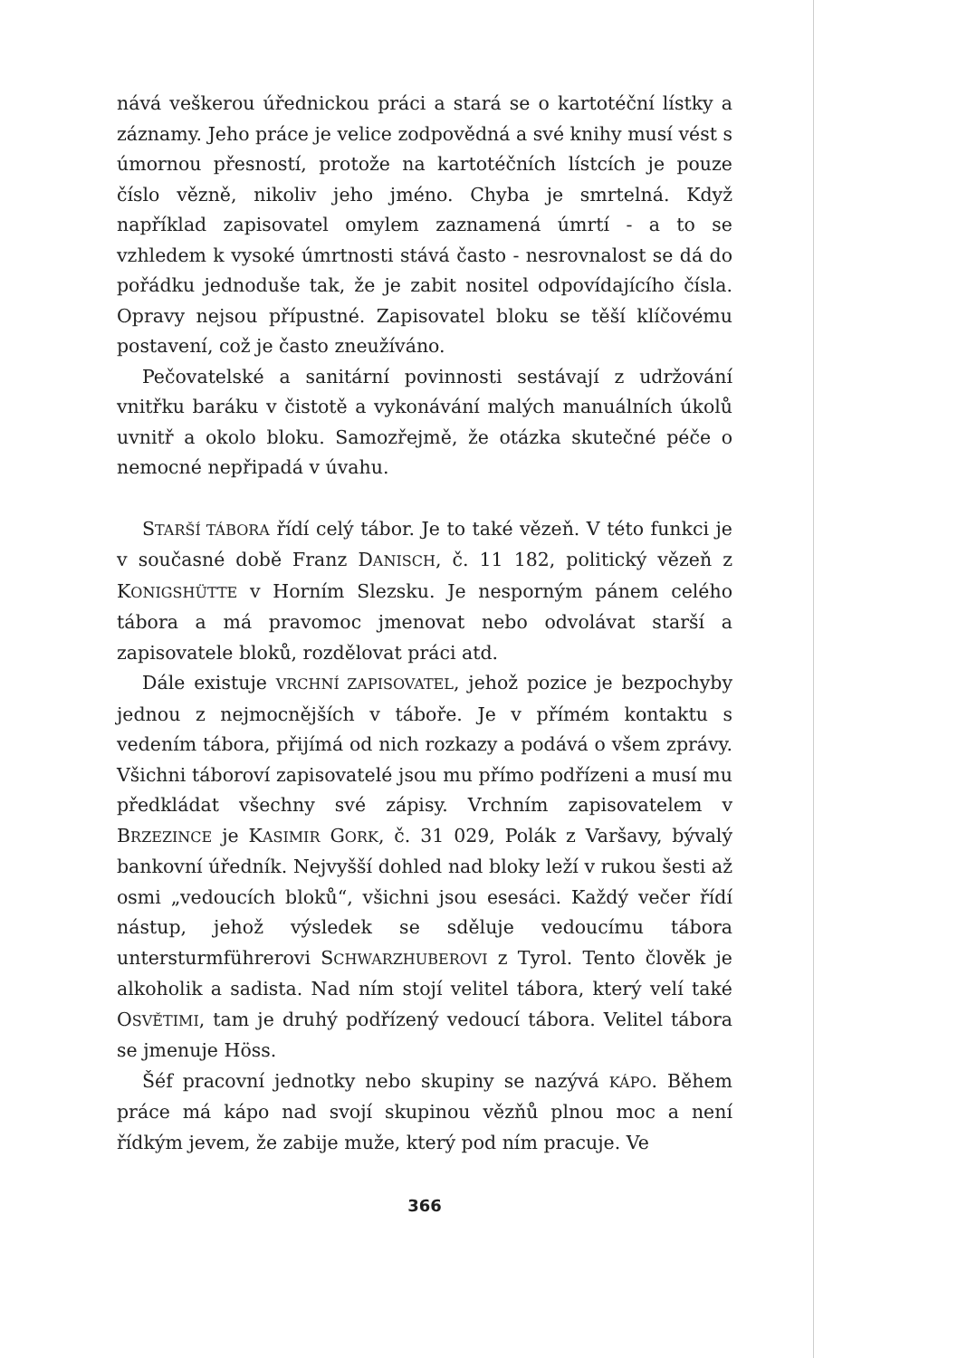nává veškerou úřednickou práci a stará se o kartotéční lístky a záznamy. Jeho práce je velice zodpovědná a své knihy musí vést s úmornou přesností, protože na kartotéčních lístcích je pouze číslo vězně, nikoliv jeho jméno. Chyba je smrtelná. Když například zapisovatel omylem zaznamená úmrtí - a to se vzhledem k vysoké úmrtnosti stává často - nesrovnalost se dá do pořádku jednoduše tak, že je zabit nositel odpovídajícího čísla. Opravy nejsou přípustné. Zapisovatel bloku se těší klíčovému postavení, což je často zneužíváno.
Pečovatelské a sanitární povinnosti sestávají z udržování vnitřku baráku v čistotě a vykonávání malých manuálních úkolů uvnitř a okolo bloku. Samozřejmě, že otázka skutečné péče o nemocné nepřipadá v úvahu.
STARŠÍ TÁBORA řídí celý tábor. Je to také vězeň. V této funkci je v současné době Franz DANISCH, č. 11 182, politický vězeň z KONIGSHÜTTE v Horním Slezsku. Je nesporným pánem celého tábora a má pravomoc jmenovat nebo odvolávat starší a zapisovatele bloků, rozdělovat práci atd.
Dále existuje VRCHNÍ ZAPISOVATEL, jehož pozice je bezpochyby jednou z nejmocnějších v táboře. Je v přímém kontaktu s vedením tábora, přijímá od nich rozkazy a podává o všem zprávy. Všichni táboroví zapisovatelé jsou mu přímo podřízeni a musí mu předkládat všechny své zápisy. Vrchním zapisovatelem v BRZEZINCE je KASIMIR GORK, č. 31 029, Polák z Varšavy, bývalý bankovní úředník. Nejvyšší dohled nad bloky leží v rukou šesti až osmi „vedoucích bloků“, všichni jsou esesáci. Každý večer řídí nástup, jehož výsledek se sděluje vedoucímu tábora untersturmführerovi SCHWARZHUBEROVI z Tyrol. Tento člověk je alkoholik a sadista. Nad ním stojí velitel tábora, který velí také OSVĚTIMI, tam je druhý podřízený vedoucí tábora. Velitel tábora se jmenuje Höss.
Šéf pracovní jednotky nebo skupiny se nazývá KÁPO. Během práce má kápo nad svojí skupinou vězňů plnou moc a není řídkým jevem, že zabije muže, který pod ním pracuje. Ve
366